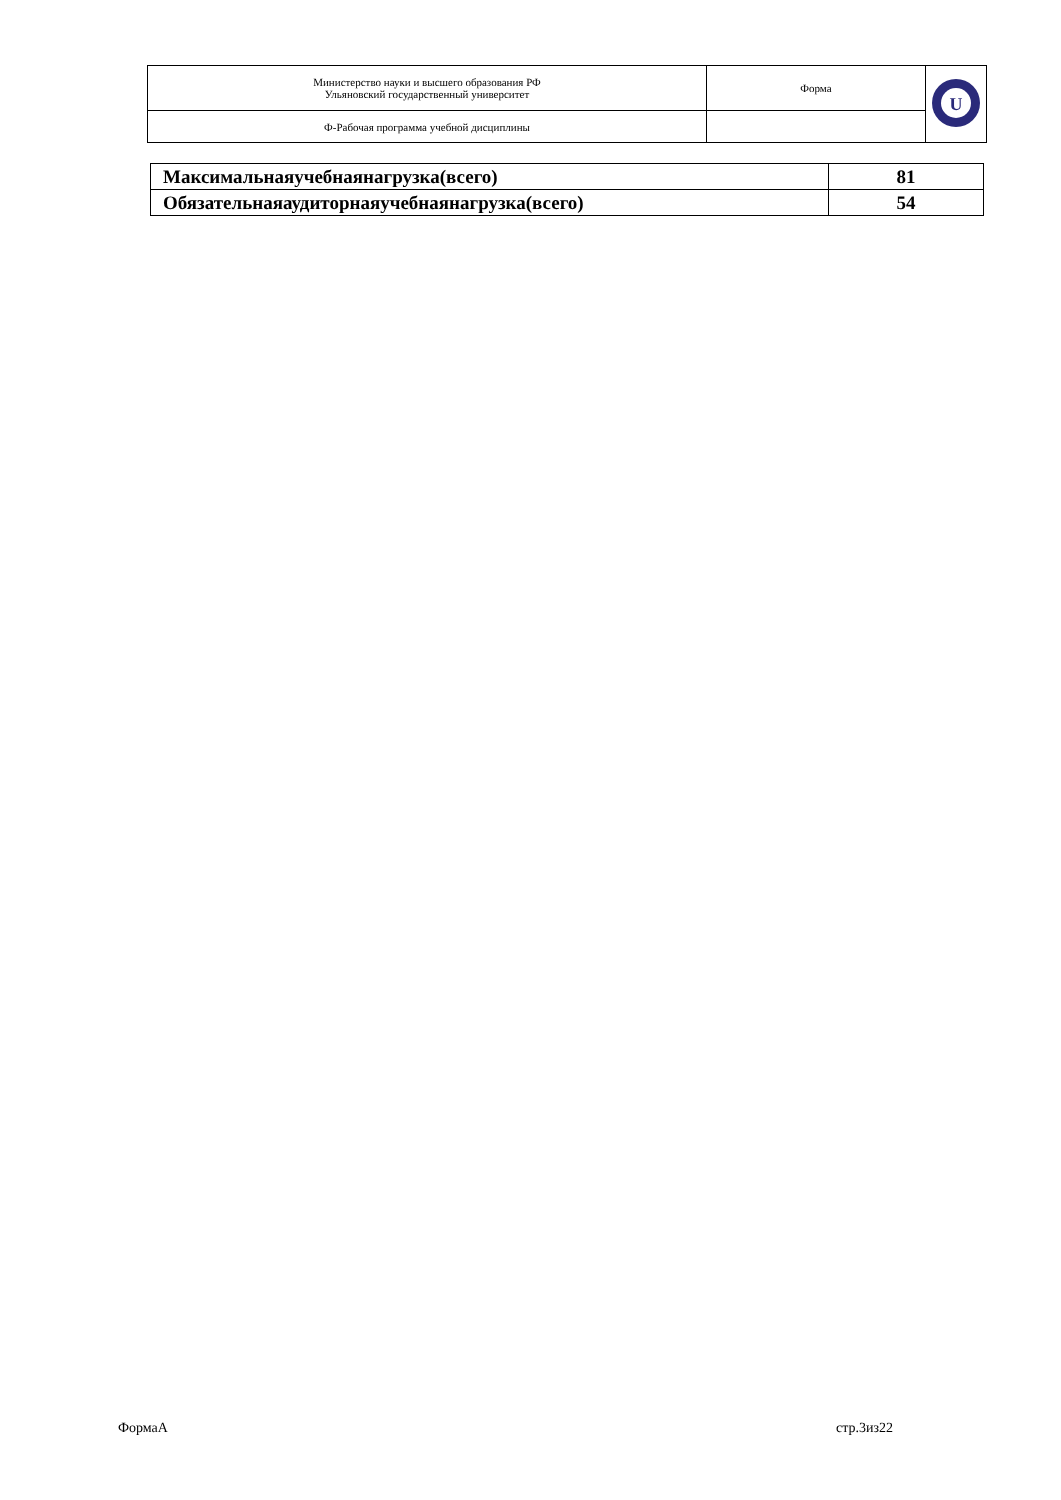| Министерство науки и высшего образования РФ Ульяновский государственный университет | Форма | U |
| Ф-Рабочая программа учебной дисциплины | | |
| Максимальнаяучебнаянагрузка(всего) | 81 |
| Обязательнаяаудиторнаяучебнаянагрузка(всего) | 54 |
ФормаА стр.3из22